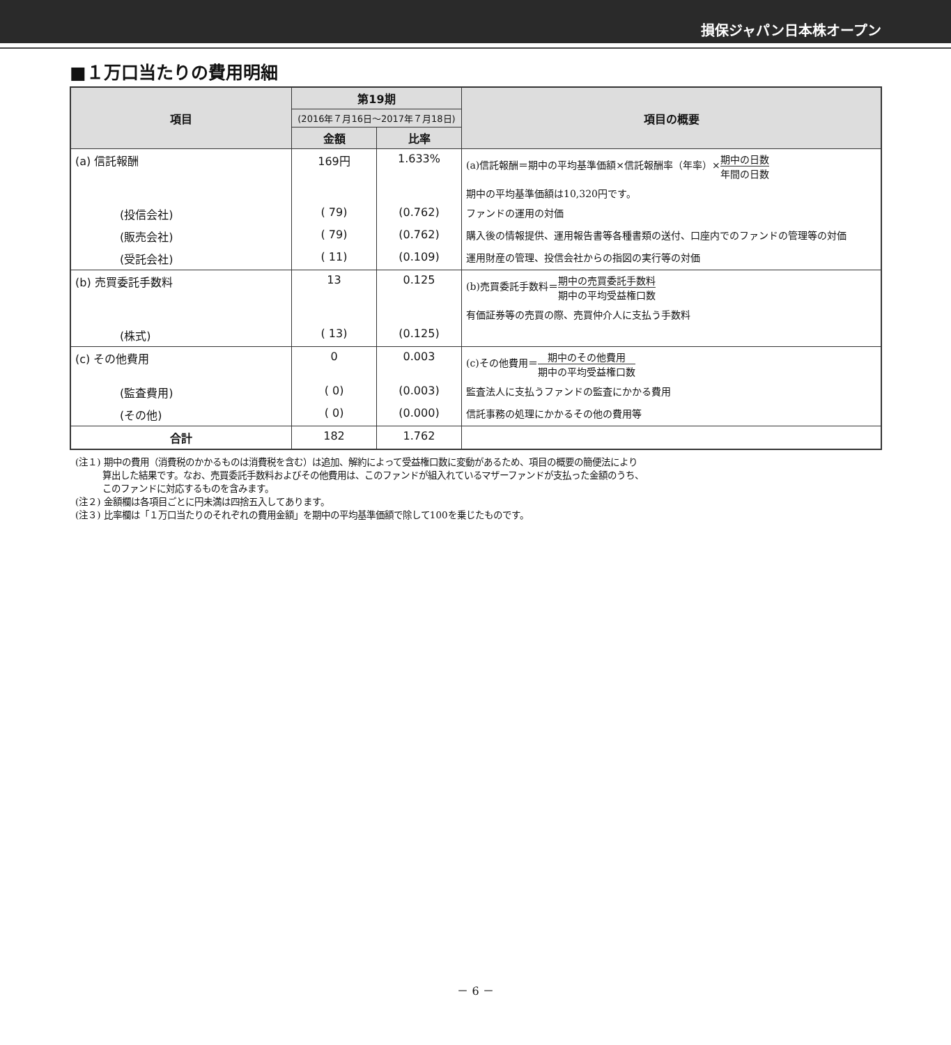損保ジャパン日本株オープン
■１万口当たりの費用明細
| 項目 | 第19期 | | 項目の概要 |
| --- | --- | --- | --- |
| | (2016年７月16日～2017年７月18日) | | |
| | 金額 | 比率 | |
| (a) 信託報酬 | 169円 | 1.633% | (a)信託報酬＝期中の平均基準価額×信託報酬率（年率）× 期中の日数 年間の日数 |
| | | | 期中の平均基準価額は10,320円です。 |
| (投信会社) | ( 79) | (0.762) | ファンドの運用の対価 |
| (販売会社) | ( 79) | (0.762) | 購入後の情報提供、運用報告書等各種書類の送付、口座内でのファンドの管理等の対価 |
| (受託会社) | ( 11) | (0.109) | 運用財産の管理、投信会社からの指図の実行等の対価 |
| (b) 売買委託手数料 | 13 | 0.125 | (b)売買委託手数料＝ 期中の売買委託手数料 期中の平均受益権口数 |
| | | | 有価証券等の売買の際、売買仲介人に支払う手数料 |
| (株式) | ( 13) | (0.125) | |
| (c) その他費用 | 0 | 0.003 | (c)その他費用＝ 期中のその他費用 期中の平均受益権口数 |
| (監査費用) | ( 0) | (0.003) | 監査法人に支払うファンドの監査にかかる費用 |
| (その他) | ( 0) | (0.000) | 信託事務の処理にかかるその他の費用等 |
| 合計 | 182 | 1.762 | |
(注１) 期中の費用（消費税のかかるものは消費税を含む）は追加、解約によって受益権口数に変動があるため、項目の概要の簡便法により
　　　算出した結果です。なお、売買委託手数料およびその他費用は、このファンドが組入れているマザーファンドが支払った金額のうち、
　　　このファンドに対応するものを含みます。
(注２) 金額欄は各項目ごとに円未満は四捨五入してあります。
(注３) 比率欄は「１万口当たりのそれぞれの費用金額」を期中の平均基準価額で除して100を乗じたものです。
－ 6 －